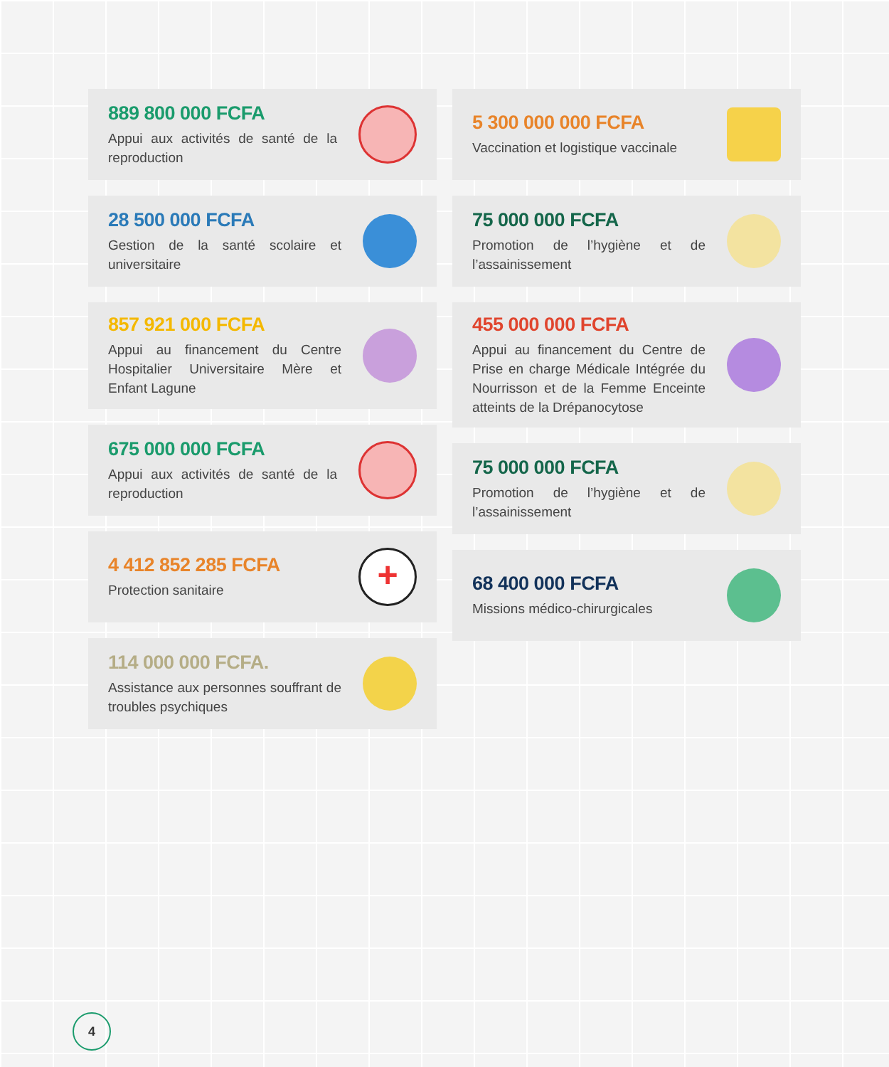889 800 000 FCFA
Appui aux activités de santé de la reproduction
28 500 000 FCFA
Gestion de la santé scolaire et universitaire
857 921 000 FCFA
Appui au financement du Centre Hospitalier Universitaire Mère et Enfant Lagune
675 000 000 FCFA
Appui aux activités de santé de la reproduction
4 412 852 285 FCFA
Protection sanitaire
+
114 000 000 FCFA.
Assistance aux personnes souffrant de troubles psychiques
5 300 000 000 FCFA
Vaccination et logistique vaccinale
75 000 000 FCFA
Promotion de l’hygiène et de l’assainissement
455 000 000 FCFA
Appui au financement du Centre de Prise en charge Médicale Intégrée du Nourrisson et de la Femme Enceinte atteints de la Drépanocytose
75 000 000 FCFA
Promotion de l’hygiène et de l’assainissement
68 400 000 FCFA
Missions médico-chirurgicales
4